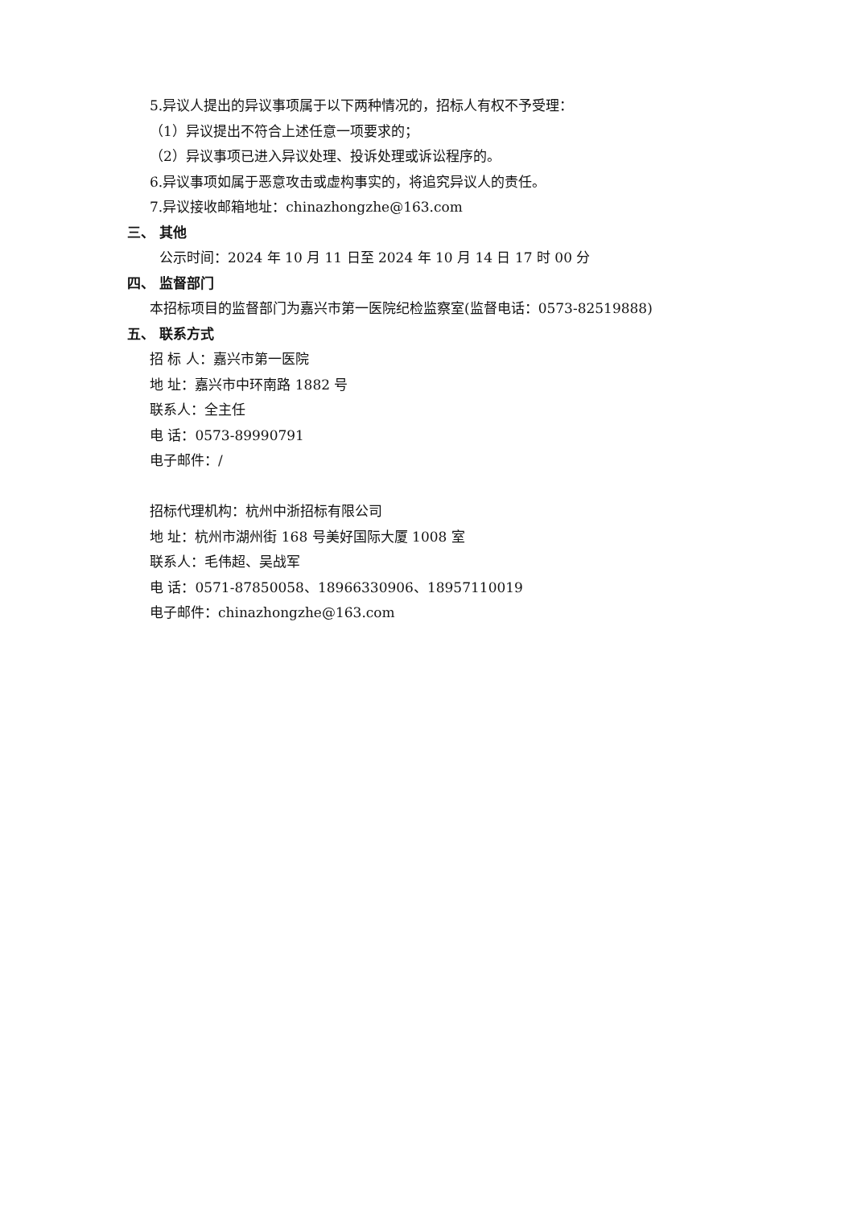5.异议人提出的异议事项属于以下两种情况的，招标人有权不予受理：
（1）异议提出不符合上述任意一项要求的；
（2）异议事项已进入异议处理、投诉处理或诉讼程序的。
6.异议事项如属于恶意攻击或虚构事实的，将追究异议人的责任。
7.异议接收邮箱地址：chinazhongzhe@163.com
三、 其他
公示时间：2024 年 10 月 11 日至 2024 年 10 月 14 日 17 时 00 分
四、 监督部门
本招标项目的监督部门为嘉兴市第一医院纪检监察室(监督电话：0573-82519888)
五、 联系方式
招 标 人：嘉兴市第一医院
地 址：嘉兴市中环南路 1882 号
联系人：全主任
电 话：0573-89990791
电子邮件：/
招标代理机构：杭州中浙招标有限公司
地 址：杭州市湖州街 168 号美好国际大厦 1008 室
联系人：毛伟超、吴战军
电 话：0571-87850058、18966330906、18957110019
电子邮件：chinazhongzhe@163.com